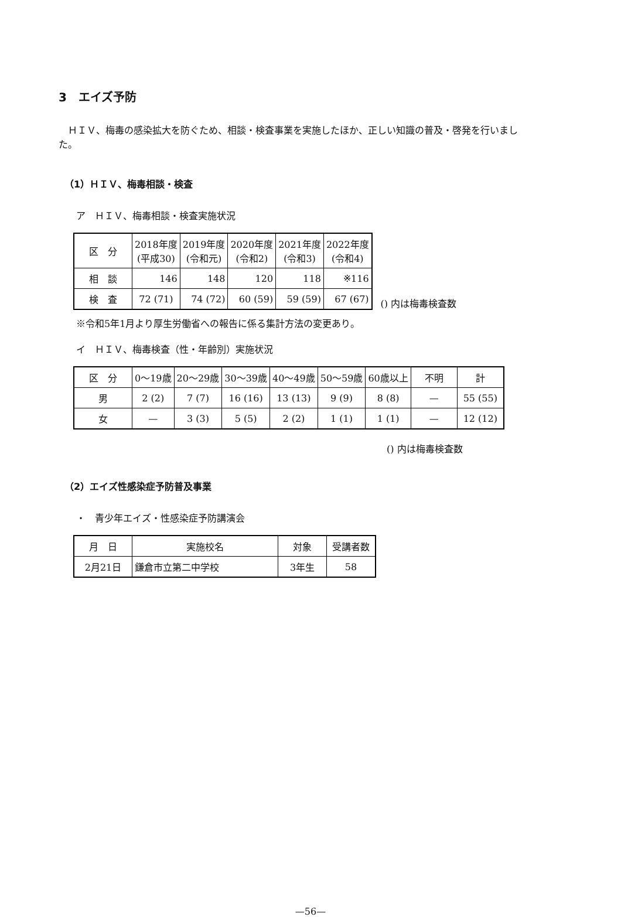3　エイズ予防
　ＨＩＶ、梅毒の感染拡大を防ぐため、相談・検査事業を実施したほか、正しい知識の普及・啓発を行いました。
（1）ＨＩＶ、梅毒相談・検査
ア　ＨＩＶ、梅毒相談・検査実施状況
| 区 分 | 2018年度 (平成30) | 2019年度 (令和元) | 2020年度 (令和2) | 2021年度 (令和3) | 2022年度 (令和4) |
| --- | --- | --- | --- | --- | --- |
| 相 談 | 146 | 148 | 120 | 118 | ※116 |
| 検 査 | 72 (71) | 74 (72) | 60 (59) | 59 (59) | 67 (67) |
() 内は梅毒検査数
※令和5年1月より厚生労働省への報告に係る集計方法の変更あり。
イ　ＨＩＶ、梅毒検査（性・年齢別）実施状況
| 区 分 | 0～19歳 | 20～29歳 | 30～39歳 | 40～49歳 | 50～59歳 | 60歳以上 | 不明 | 計 |
| --- | --- | --- | --- | --- | --- | --- | --- | --- |
| 男 | 2 (2) | 7 (7) | 16 (16) | 13 (13) | 9 (9) | 8 (8) | — | 55 (55) |
| 女 | — | 3 (3) | 5 (5) | 2 (2) | 1 (1) | 1 (1) | — | 12 (12) |
() 内は梅毒検査数
（2）エイズ性感染症予防普及事業
・　青少年エイズ・性感染症予防講演会
| 月 日 | 実施校名 | 対象 | 受講者数 |
| --- | --- | --- | --- |
| 2月21日 | 鎌倉市立第二中学校 | 3年生 | 58 |
—56—